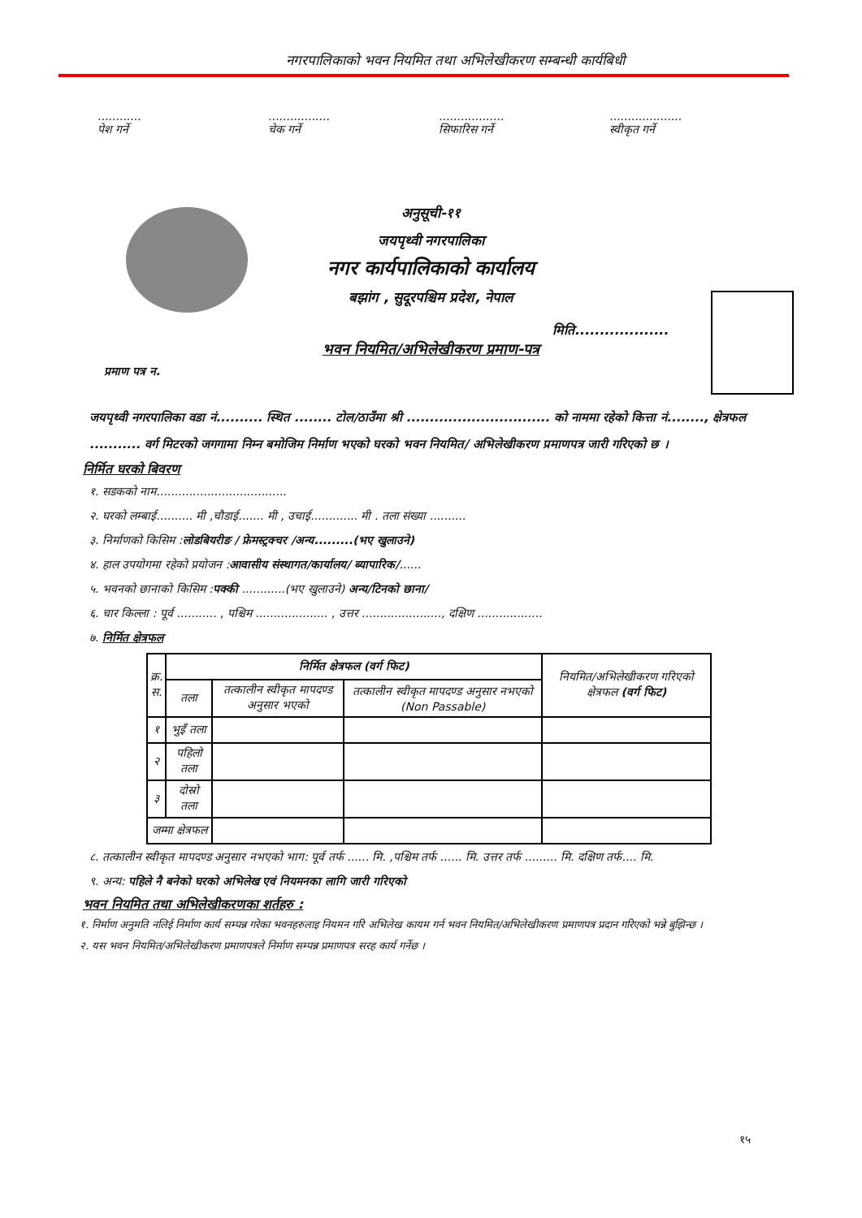नगरपालिकाको भवन नियमित तथा अभिलेखीकरण सम्बन्धी कार्यबिधी
............
पेश गर्ने
.................
चेक गर्ने
..................
सिफारिस गर्ने
....................
स्वीकृत गर्ने
अनुसूची-११
जयपृथ्वी नगरपालिका
नगर कार्यपालिकाको कार्यालय
बझांग , सुदूरपश्चिम प्रदेश, नेपाल
मिति...................
भवन नियमित/अभिलेखीकरण प्रमाण-पत्र
प्रमाण पत्र न.
जयपृथ्वी नगरपालिका वडा नं.......... स्थित ........ टोल/ठाउँमा श्री ............................... को नाममा रहेको कित्ता नं........, क्षेत्रफल ........... वर्ग मिटरको जगगामा निम्न बमोजिम निर्माण भएको घरको भवन नियमित/ अभिलेखीकरण प्रमाणपत्र जारी गरिएको छ ।
निर्मित घरको बिवरण
१. सडकको नाम....................................
२. घरको लम्बाई.......... मी ,चौडाई....... मी , उचाई............. मी . तला संख्या ..........
३. निर्माणको किसिम :लोडबियरीङ / फ्रेमस्ट्रक्चर /अन्य.........(भए खुलाउने)
४. हाल उपयोगमा रहेको प्रयोजन :आवासीय संस्थागत/कार्यालय/ ब्यापारिक/......
५. भवनको छानाको किसिम :पक्की ............(भए खुलाउने) अन्य/टिनको छाना/
६. चार किल्ला : पूर्व ........... , पश्चिम .................... , उत्तर ......................, दक्षिण ..................
७. निर्मित क्षेत्रफल
| क्र. स. | निर्मित क्षेत्रफल (वर्ग फिट) | | | नियमित/अभिलेखीकरण गरिएको क्षेत्रफल (वर्ग फिट) |
| --- | --- | --- | --- | --- |
| | तला | तत्कालीन स्वीकृत मापदण्ड अनुसार भएको | तत्कालीन स्वीकृत मापदण्ड अनुसार नभएको (Non Passable) | |
| १ | भुइँ तला | | | |
| २ | पहिलो तला | | | |
| ३ | दोस्रो तला | | | |
| जम्मा क्षेत्रफल | | | | |
८. तत्कालीन स्वीकृत मापदण्ड अनुसार नभएको भाग: पूर्व तर्फ ...... मि. ,पश्चिम तर्फ ...... मि. उत्तर तर्फ ......... मि. दक्षिण तर्फ.... मि.
९. अन्य: पहिले नै बनेको घरको अभिलेख एवं नियमनका लागि जारी गरिएको
भवन नियमित तथा अभिलेखीकरणका शर्तहरु :
१. निर्माण अनुमति नलिई निर्माण कार्य सम्पन्न गरेका भवनहरुलाइ नियमन गरि अभिलेख कायम गर्न भवन नियमित/अभिलेखीकरण प्रमाणपत्र प्रदान गरिएको भन्ने बुझिन्छ ।
२. यस भवन नियमित/अभिलेखीकरण प्रमाणपत्रले निर्माण सम्पन्न प्रमाणपत्र सरह कार्य गर्नेछ ।
१५